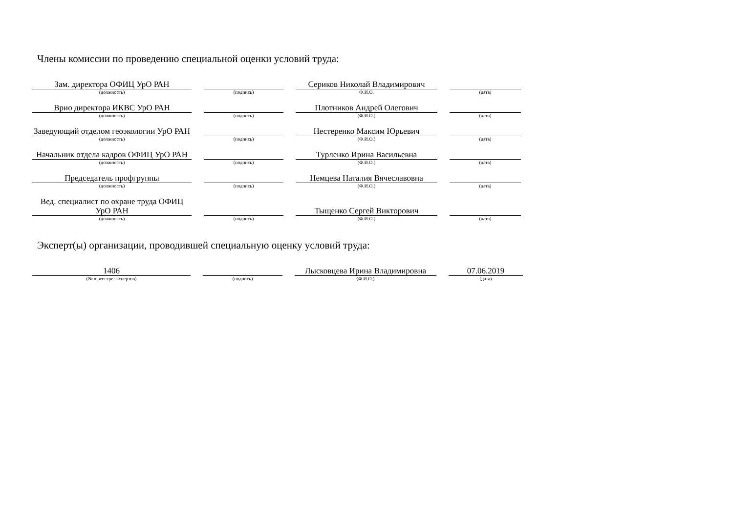Члены комиссии по проведению специальной оценки условий труда:
| Зам. директора ОФИЦ УрО РАН | | | | Сериков Николай Владимирович | | |
| (должность) | | (подпись) | | Ф.И.О. | | (дата) |
| Врио директора ИКВС УрО РАН | | | | Плотников Андрей Олегович | | |
| (должность) | | (подпись) | | (Ф.И.О.) | | (дата) |
| Заведующий отделом геоэкологии УрО РАН | | | | Нестеренко Максим Юрьевич | | |
| (должность) | | (подпись) | | (Ф.И.О.) | | (дата) |
| Начальник отдела кадров ОФИЦ УрО РАН | | | | Турленко Ирина Васильевна | | |
| (должность) | | (подпись) | | (Ф.И.О.) | | (дата) |
| Председатель профгруппы | | | | Немцева Наталия Вячеславовна | | |
| (должность) | | (подпись) | | (Ф.И.О.) | | (дата) |
| Вед. специалист по охране труда ОФИЦ УрО РАН | | | | Тыщенко Сергей Викторович | | |
| (должность) | | (подпись) | | (Ф.И.О.) | | (дата) |
Эксперт(ы) организации, проводившей специальную оценку условий труда:
| 1406 | | | | Лысковцева Ирина Владимировна | | 07.06.2019 |
| (№ в реестре экспертов) | | (подпись) | | (Ф.И.О.) | | (дата) |